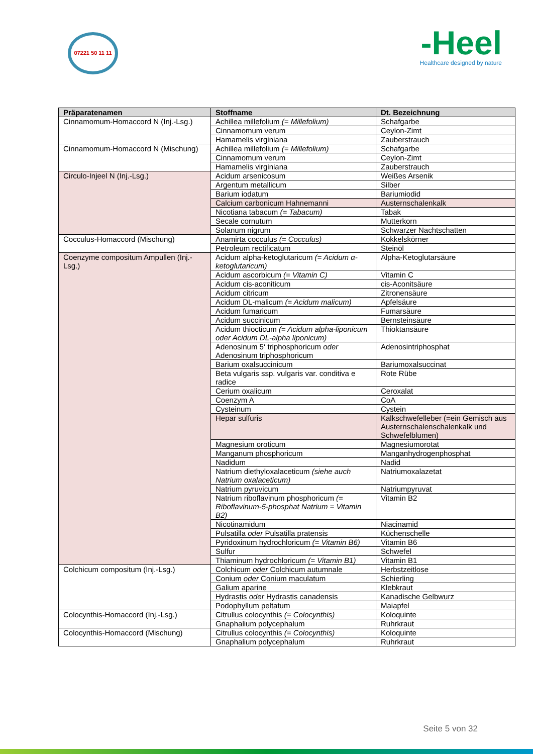07221 50 11 11
-Heel
Healthcare designed by nature
| Präparatenamen | Stoffname | Dt. Bezeichnung |
| --- | --- | --- |
| Cinnamomum-Homaccord N (Inj.-Lsg.) | Achillea millefolium (= Millefolium) | Schafgarbe |
| | Cinnamomum verum | Ceylon-Zimt |
| | Hamamelis virginiana | Zauberstrauch |
| Cinnamomum-Homaccord N (Mischung) | Achillea millefolium (= Millefolium) | Schafgarbe |
| | Cinnamomum verum | Ceylon-Zimt |
| | Hamamelis virginiana | Zauberstrauch |
| Circulo-Injeel N (Inj.-Lsg.) | Acidum arsenicosum | Weißes Arsenik |
| | Argentum metallicum | Silber |
| | Barium iodatum | Bariumiodid |
| | Calcium carbonicum Hahnemanni | Austernschalenkalk |
| | Nicotiana tabacum (= Tabacum) | Tabak |
| | Secale cornutum | Mutterkorn |
| | Solanum nigrum | Schwarzer Nachtschatten |
| Cocculus-Homaccord (Mischung) | Anamirta cocculus (= Cocculus) | Kokkelskörner |
| | Petroleum rectificatum | Steinöl |
| Coenzyme compositum Ampullen (Inj.-Lsg.) | Acidum alpha-ketoglutaricum (= Acidum α-ketoglutaricum) | Alpha-Ketoglutarsäure |
| | Acidum ascorbicum (= Vitamin C) | Vitamin C |
| | Acidum cis-aconiticum | cis-Aconitsäure |
| | Acidum citricum | Zitronensäure |
| | Acidum DL-malicum (= Acidum malicum) | Apfelsäure |
| | Acidum fumaricum | Fumarsäure |
| | Acidum succinicum | Bernsteinsäure |
| | Acidum thiocticum (= Acidum alpha-liponicum oder Acidum DL-alpha liponicum) | Thioktansäure |
| | Adenosinum 5‘ triphosphoricum oder Adenosinum triphosphoricum | Adenosintriphosphat |
| | Barium oxalsuccinicum | Bariumoxalsuccinat |
| | Beta vulgaris ssp. vulgaris var. conditiva e radice | Rote Rübe |
| | Cerium oxalicum | Ceroxalat |
| | Coenzym A | CoA |
| | Cysteinum | Cystein |
| | Hepar sulfuris | Kalkschwefelleber (=ein Gemisch aus Austernschalenschalenkalk und Schwefelblumen) |
| | Magnesium oroticum | Magnesiumorotat |
| | Manganum phosphoricum | Manganhydrogenphosphat |
| | Nadidum | Nadid |
| | Natrium diethyloxalaceticum (siehe auch Natrium oxalaceticum) | Natriumoxalazetat |
| | Natrium pyruvicum | Natriumpyruvat |
| | Natrium riboflavinum phosphoricum (= Riboflavinum-5-phosphat Natrium = Vitamin B2) | Vitamin B2 |
| | Nicotinamidum | Niacinamid |
| | Pulsatilla oder Pulsatilla pratensis | Küchenschelle |
| | Pyridoxinum hydrochloricum (= Vitamin B6) | Vitamin B6 |
| | Sulfur | Schwefel |
| | Thiaminum hydrochloricum (= Vitamin B1) | Vitamin B1 |
| Colchicum compositum (Inj.-Lsg.) | Colchicum oder Colchicum autumnale | Herbstzeitlose |
| | Conium oder Conium maculatum | Schierling |
| | Galium aparine | Klebkraut |
| | Hydrastis oder Hydrastis canadensis | Kanadische Gelbwurz |
| | Podophyllum peltatum | Maiapfel |
| Colocynthis-Homaccord (Inj.-Lsg.) | Citrullus colocynthis (= Colocynthis) | Koloquinte |
| | Gnaphalium polycephalum | Ruhrkraut |
| Colocynthis-Homaccord (Mischung) | Citrullus colocynthis (= Colocynthis) | Koloquinte |
| | Gnaphalium polycephalum | Ruhrkraut |
Seite 5 von 32